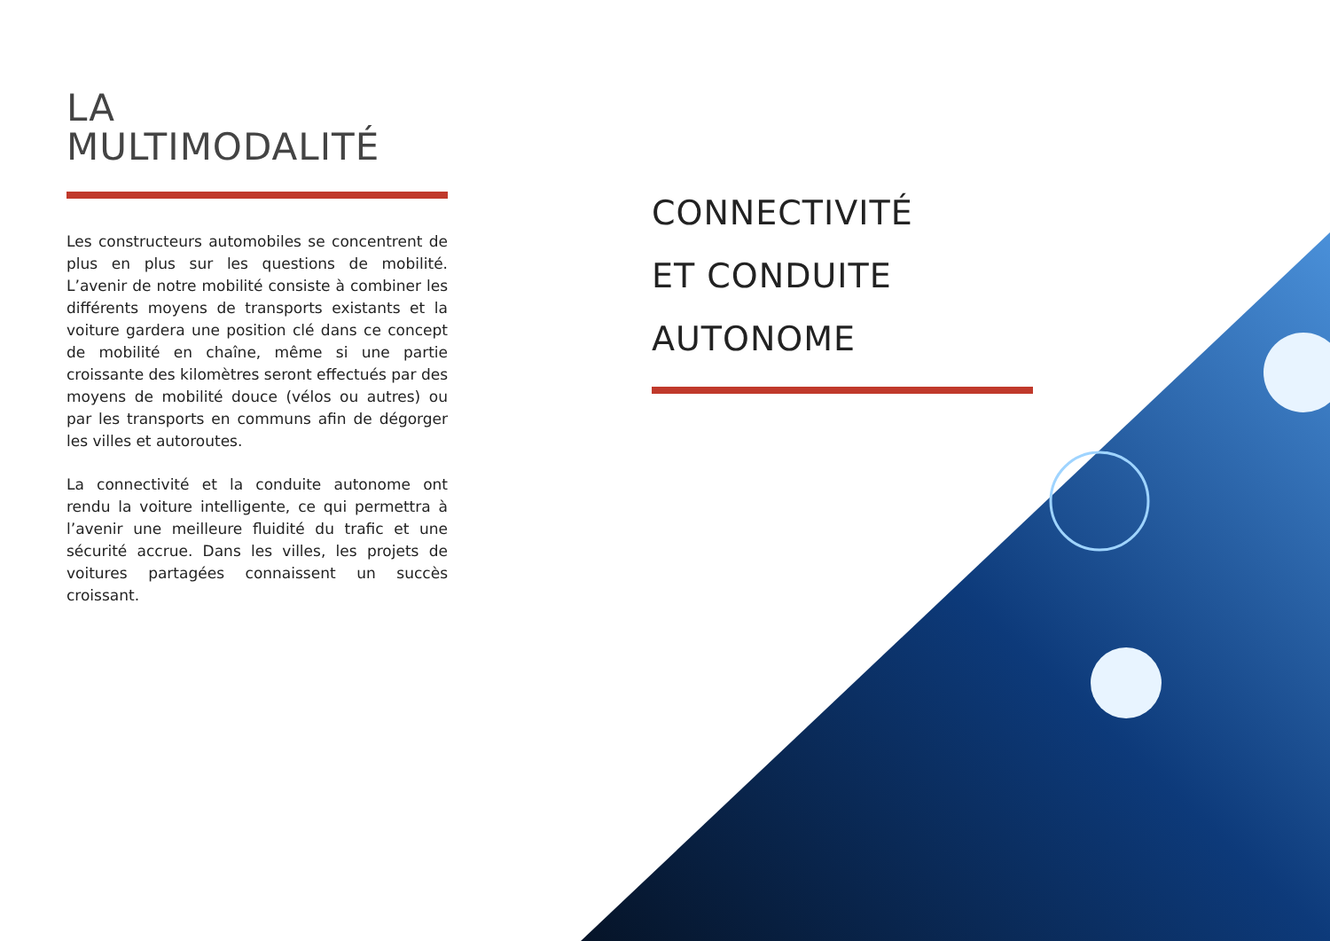LA
MULTIMODALITÉ
Les constructeurs automobiles se concentrent de plus en plus sur les questions de mobilité. L’avenir de notre mobilité consiste à combiner les différents moyens de transports existants et la voiture gardera une position clé dans ce concept de mobilité en chaîne, même si une partie croissante des kilomètres seront effectués par des moyens de mobilité douce (vélos ou autres) ou par les transports en communs afin de dégorger les villes et autoroutes.
La connectivité et la conduite autonome ont rendu la voiture intelligente, ce qui permettra à l’avenir une meilleure fluidité du trafic et une sécurité accrue. Dans les villes, les projets de voitures partagées connaissent un succès croissant.
CONNECTIVITÉ
ET CONDUITE
AUTONOME